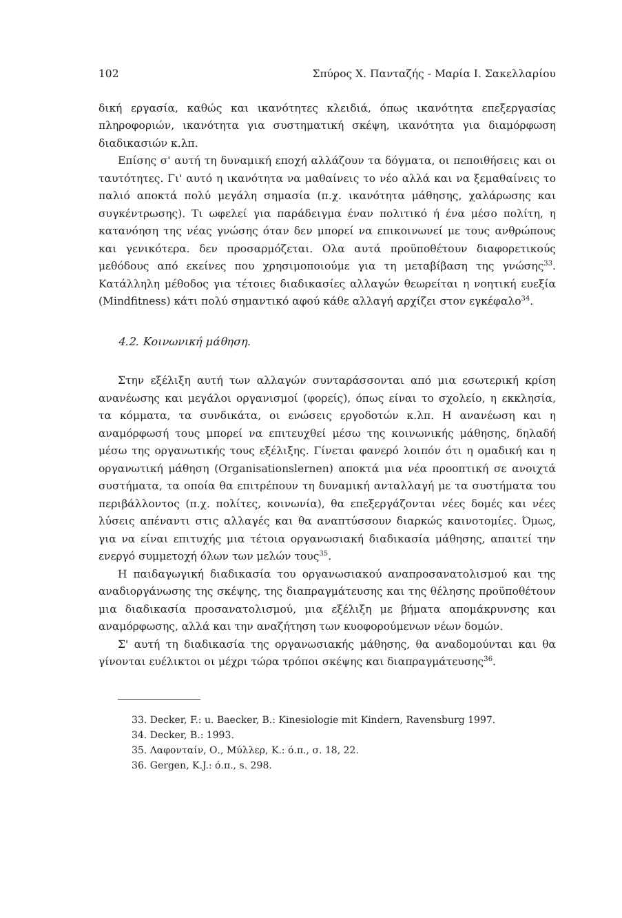102 Σπύρος Χ. Πανταζής - Μαρία Ι. Σακελλαρίου
δική εργασία, καθώς και ικανότητες κλειδιά, όπως ικανότητα επεξεργασίας πληροφοριών, ικανότητα για συστηματική σκέψη, ικανότητα για διαμόρφωση διαδικασιών κ.λπ.
Επίσης σ' αυτή τη δυναμική εποχή αλλάζουν τα δόγματα, οι πεποιθήσεις και οι ταυτότητες. Γι' αυτό η ικανότητα να μαθαίνεις το νέο αλλά και να ξεμαθαίνεις το παλιό αποκτά πολύ μεγάλη σημασία (π.χ. ικανότητα μάθησης, χαλάρωσης και συγκέντρωσης). Τι ωφελεί για παράδειγμα έναν πολιτικό ή ένα μέσο πολίτη, η κατανόηση της νέας γνώσης όταν δεν μπορεί να επικοινωνεί με τους ανθρώπους και γενικότερα. δεν προσαρμόζεται. Ολα αυτά προϋποθέτουν διαφορετικούς μεθόδους από εκείνες που χρησιμοποιούμε για τη μεταβίβαση της γνώσης<sup>33</sup>. Κατάλληλη μέθοδος για τέτοιες διαδικασίες αλλαγών θεωρείται η νοητική ευεξία (Mindfitness) κάτι πολύ σημαντικό αφού κάθε αλλαγή αρχίζει στον εγκέφαλο<sup>34</sup>.
4.2. Κοινωνική μάθηση.
Στην εξέλιξη αυτή των αλλαγών συνταράσσονται από μια εσωτερική κρίση ανανέωσης και μεγάλοι οργανισμοί (φορείς), όπως είναι το σχολείο, η εκκλησία, τα κόμματα, τα συνδικάτα, οι ενώσεις εργοδοτών κ.λπ. Η ανανέωση και η αναμόρφωσή τους μπορεί να επιτευχθεί μέσω της κοινωνικής μάθησης, δηλαδή μέσω της οργανωτικής τους εξέλιξης. Γίνεται φανερό λοιπόν ότι η ομαδική και η οργανωτική μάθηση (Organisationslernen) αποκτά μια νέα προοπτική σε ανοιχτά συστήματα, τα οποία θα επιτρέπουν τη δυναμική ανταλλαγή με τα συστήματα του περιβάλλοντος (π.χ. πολίτες, κοινωνία), θα επεξεργάζονται νέες δομές και νέες λύσεις απέναντι στις αλλαγές και θα αναπτύσσουν διαρκώς καινοτομίες. Όμως, για να είναι επιτυχής μια τέτοια οργανωσιακή διαδικασία μάθησης, απαιτεί την ενεργό συμμετοχή όλων των μελών τους<sup>35</sup>.
Η παιδαγωγική διαδικασία του οργανωσιακού αναπροσανατολισμού και της αναδιοργάνωσης της σκέψης, της διαπραγμάτευσης και της θέλησης προϋποθέτουν μια διαδικασία προσανατολισμού, μια εξέλιξη με βήματα απομάκρυνσης και αναμόρφωσης, αλλά και την αναζήτηση των κυοφορούμενων νέων δομών.
Σ' αυτή τη διαδικασία της οργανωσιακής μάθησης, θα αναδομούνται και θα γίνονται ευέλικτοι οι μέχρι τώρα τρόποι σκέψης και διαπραγμάτευσης<sup>36</sup>.
33. Decker, F.: u. Baecker, B.: Kinesiologie mit Kindern, Ravensburg 1997.
34. Decker, B.: 1993.
35. Λαφονταίν, Ο., Μύλλερ, Κ.: ό.π., σ. 18, 22.
36. Gergen, K.J.: ό.π., s. 298.